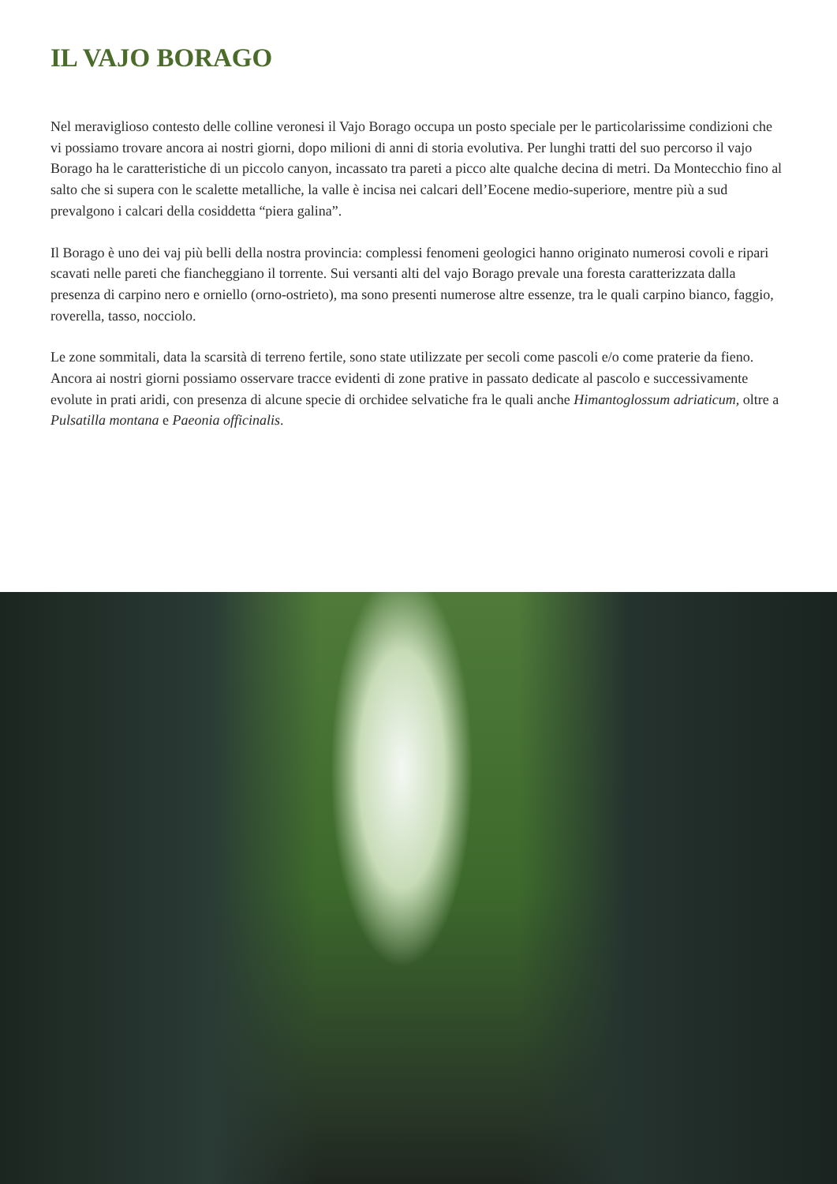IL VAJO BORAGO
Nel meraviglioso contesto delle colline veronesi il Vajo Borago occupa un posto speciale per le particolarissime condizioni che vi possiamo trovare ancora ai nostri giorni, dopo milioni di anni di storia evolutiva. Per lunghi tratti del suo percorso il vajo Borago ha le caratteristiche di un piccolo canyon, incassato tra pareti a picco alte qualche decina di metri. Da Montecchio fino al salto che si supera con le scalette metalliche, la valle è incisa nei calcari dell’Eocene medio-superiore, mentre più a sud prevalgono i calcari della cosiddetta “piera galina”.
Il Borago è uno dei vaj più belli della nostra provincia: complessi fenomeni geologici hanno originato numerosi covoli e ripari scavati nelle pareti che fiancheggiano il torrente. Sui versanti alti del vajo Borago prevale una foresta caratterizzata dalla presenza di carpino nero e orniello (orno-ostrieto), ma sono presenti numerose altre essenze, tra le quali carpino bianco, faggio, roverella, tasso, nocciolo.
Le zone sommitali, data la scarsità di terreno fertile, sono state utilizzate per secoli come pascoli e/o come praterie da fieno. Ancora ai nostri giorni possiamo osservare tracce evidenti di zone prative in passato dedicate al pascolo e successivamente evolute in prati aridi, con presenza di alcune specie di orchidee selvatiche fra le quali anche Himantoglossum adriaticum, oltre a Pulsatilla montana e Paeonia officinalis.